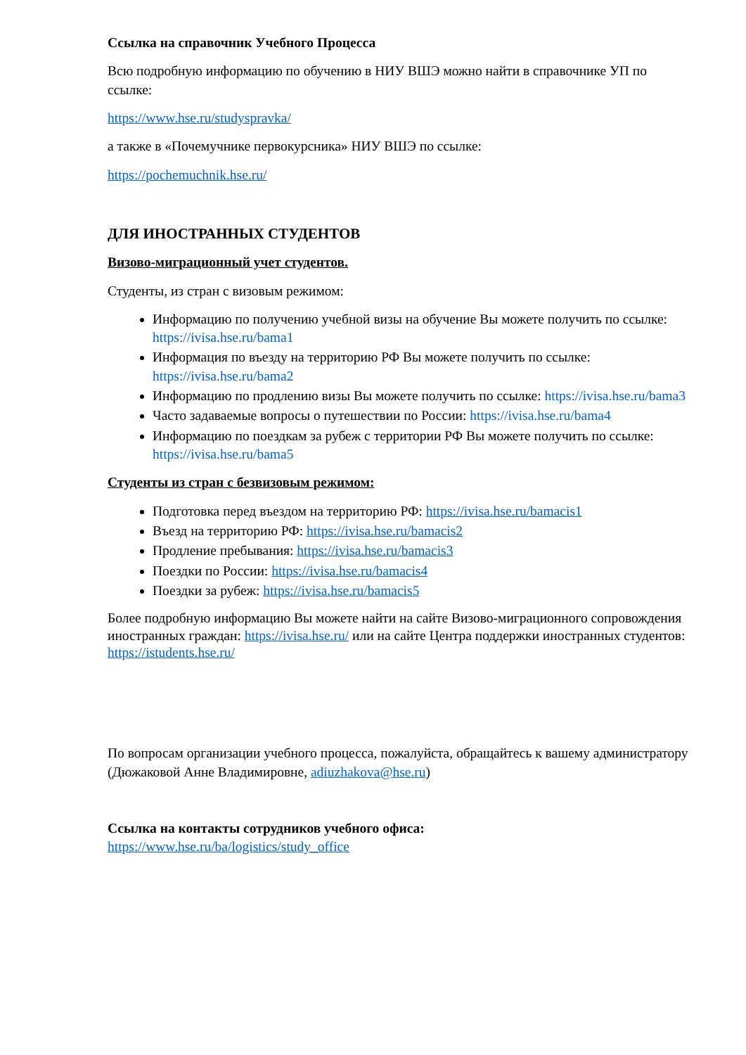Ссылка на справочник Учебного Процесса
Всю подробную информацию по обучению в НИУ ВШЭ можно найти в справочнике УП по ссылке:
https://www.hse.ru/studyspravka/
а также в «Почемучнике первокурсника» НИУ ВШЭ по ссылке:
https://pochemuchnik.hse.ru/
ДЛЯ ИНОСТРАННЫХ СТУДЕНТОВ
Визово-миграционный учет студентов.
Студенты, из стран с визовым режимом:
Информацию по получению учебной визы на обучение Вы можете получить по ссылке: https://ivisa.hse.ru/bama1
Информация по въезду на территорию РФ Вы можете получить по ссылке: https://ivisa.hse.ru/bama2
Информацию по продлению визы Вы можете получить по ссылке: https://ivisa.hse.ru/bama3
Часто задаваемые вопросы о путешествии по России: https://ivisa.hse.ru/bama4
Информацию по поездкам за рубеж с территории РФ Вы можете получить по ссылке: https://ivisa.hse.ru/bama5
Студенты из стран с безвизовым режимом:
Подготовка перед въездом на территорию РФ: https://ivisa.hse.ru/bamacis1
Въезд на территорию РФ: https://ivisa.hse.ru/bamacis2
Продление пребывания: https://ivisa.hse.ru/bamacis3
Поездки по России: https://ivisa.hse.ru/bamacis4
Поездки за рубеж: https://ivisa.hse.ru/bamacis5
Более подробную информацию Вы можете найти на сайте Визово-миграционного сопровождения иностранных граждан: https://ivisa.hse.ru/ или на сайте Центра поддержки иностранных студентов: https://istudents.hse.ru/
По вопросам организации учебного процесса, пожалуйста, обращайтесь к вашему администратору (Дюжаковой Анне Владимировне, adiuzhakova@hse.ru)
Ссылка на контакты сотрудников учебного офиса:
https://www.hse.ru/ba/logistics/study_office